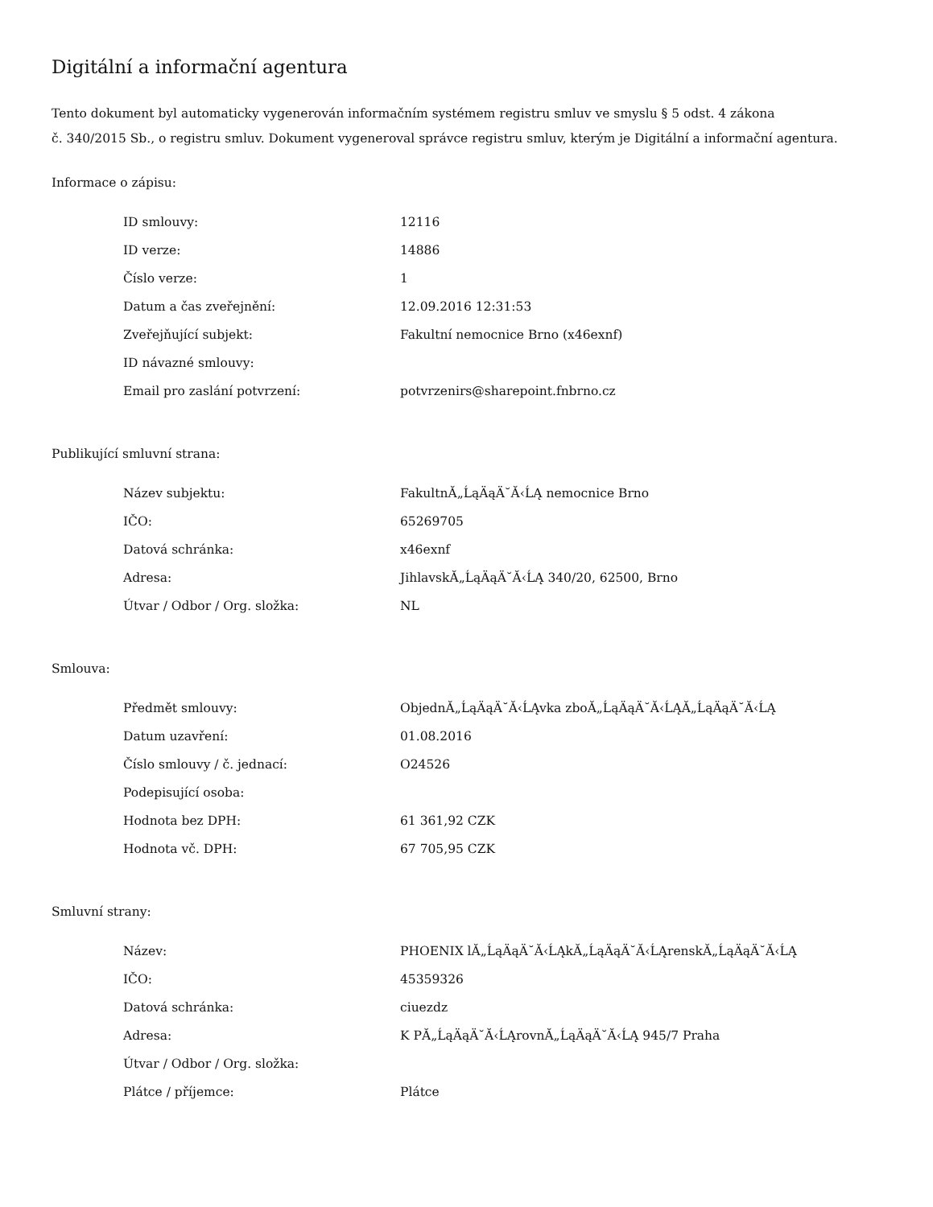Digitální a informační agentura
Tento dokument byl automaticky vygenerován informačním systémem registru smluv ve smyslu § 5 odst. 4 zákona
č. 340/2015 Sb., o registru smluv. Dokument vygeneroval správce registru smluv, kterým je Digitální a informační agentura.
Informace o zápisu:
| ID smlouvy: | 12116 |
| ID verze: | 14886 |
| Číslo verze: | 1 |
| Datum a čas zveřejnění: | 12.09.2016 12:31:53 |
| Zveřejňující subjekt: | Fakultní nemocnice Brno (x46exnf) |
| ID návazné smlouvy: | |
| Email pro zaslání potvrzení: | potvrzenirs@sharepoint.fnbrno.cz |
Publikující smluvní strana:
| Název subjektu: | FakultnĂ„ĹąÄąÄ˘Ă‹ĹĄ nemocnice Brno |
| IČO: | 65269705 |
| Datová schránka: | x46exnf |
| Adresa: | JihlavskĂ„ĹąÄąÄ˘Ă‹ĹĄ 340/20, 62500, Brno |
| Útvar / Odbor / Org. složka: | NL |
Smlouva:
| Předmět smlouvy: | ObjednĂ„ĹąÄąÄ˘Ă‹ĹĄvka zboĂ„ĹąÄąÄ˘Ă‹ĹĄĂ„ĹąÄąÄ˘Ă‹ĹĄ |
| Datum uzavření: | 01.08.2016 |
| Číslo smlouvy / č. jednací: | O24526 |
| Podepisující osoba: | |
| Hodnota bez DPH: | 61 361,92 CZK |
| Hodnota vč. DPH: | 67 705,95 CZK |
Smluvní strany:
| Název: | PHOENIX lĂ„ĹąÄąÄ˘Ă‹ĹĄkĂ„ĹąÄąÄ˘Ă‹ĹĄrenskĂ„ĹąÄąÄ˘Ă‹ĹĄ |
| IČO: | 45359326 |
| Datová schránka: | ciuezdz |
| Adresa: | K PĂ„ĹąÄąÄ˘Ă‹ĹĄrovnĂ„ĹąÄąÄ˘Ă‹ĹĄ 945/7 Praha |
| Útvar / Odbor / Org. složka: | |
| Plátce / příjemce: | Plátce |